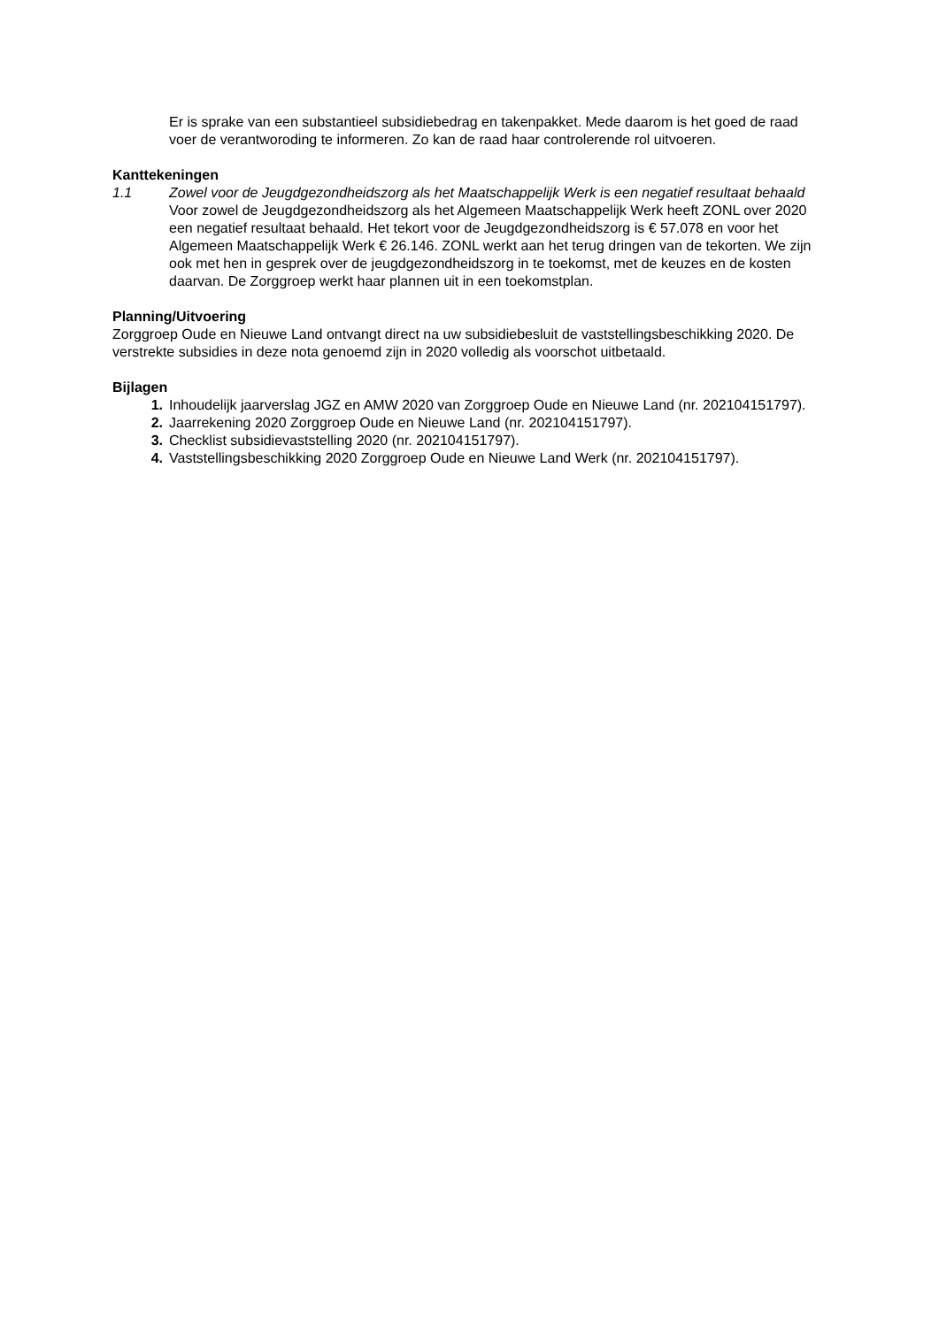Er is sprake van een substantieel subsidiebedrag en takenpakket. Mede daarom is het goed de raad voer de verantworoding te informeren. Zo kan de raad haar controlerende rol uitvoeren.
Kanttekeningen
1.1 Zowel voor de Jeugdgezondheidszorg als het Maatschappelijk Werk is een negatief resultaat behaald
Voor zowel de Jeugdgezondheidszorg als het Algemeen Maatschappelijk Werk heeft ZONL over 2020 een negatief resultaat behaald. Het tekort voor de Jeugdgezondheidszorg is € 57.078 en voor het Algemeen Maatschappelijk Werk € 26.146. ZONL werkt aan het terug dringen van de tekorten. We zijn ook met hen in gesprek over de jeugdgezondheidszorg in te toekomst, met de keuzes en de kosten daarvan. De Zorggroep werkt haar plannen uit in een toekomstplan.
Planning/Uitvoering
Zorggroep Oude en Nieuwe Land ontvangt direct na uw subsidiebesluit de vaststellingsbeschikking 2020. De verstrekte subsidies in deze nota genoemd zijn in 2020 volledig als voorschot uitbetaald.
Bijlagen
1. Inhoudelijk jaarverslag JGZ en AMW 2020 van Zorggroep Oude en Nieuwe Land (nr. 202104151797).
2. Jaarrekening 2020 Zorggroep Oude en Nieuwe Land (nr. 202104151797).
3. Checklist subsidievaststelling 2020 (nr. 202104151797).
4. Vaststellingsbeschikking 2020 Zorggroep Oude en Nieuwe Land Werk (nr. 202104151797).